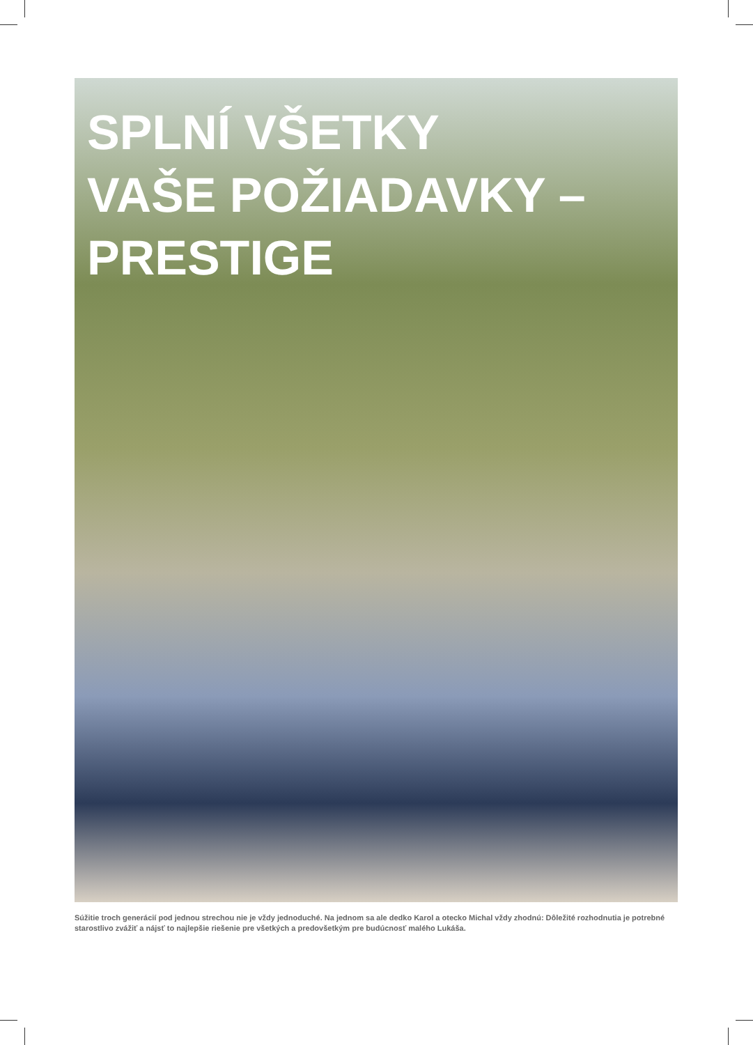SPLNÍ VŠETKY
VAŠE POŽIADAVKY –
PRESTIGE
Súžitie troch generácií pod jednou strechou nie je vždy jednoduché. Na jednom sa ale dedko Karol a otecko Michal vždy zhodnú: Dôležité rozhodnutia je potrebné starostlivo zvážiť a nájsť to najlepšie riešenie pre všetkých a predovšetkým pre budúcnosť malého Lukáša.